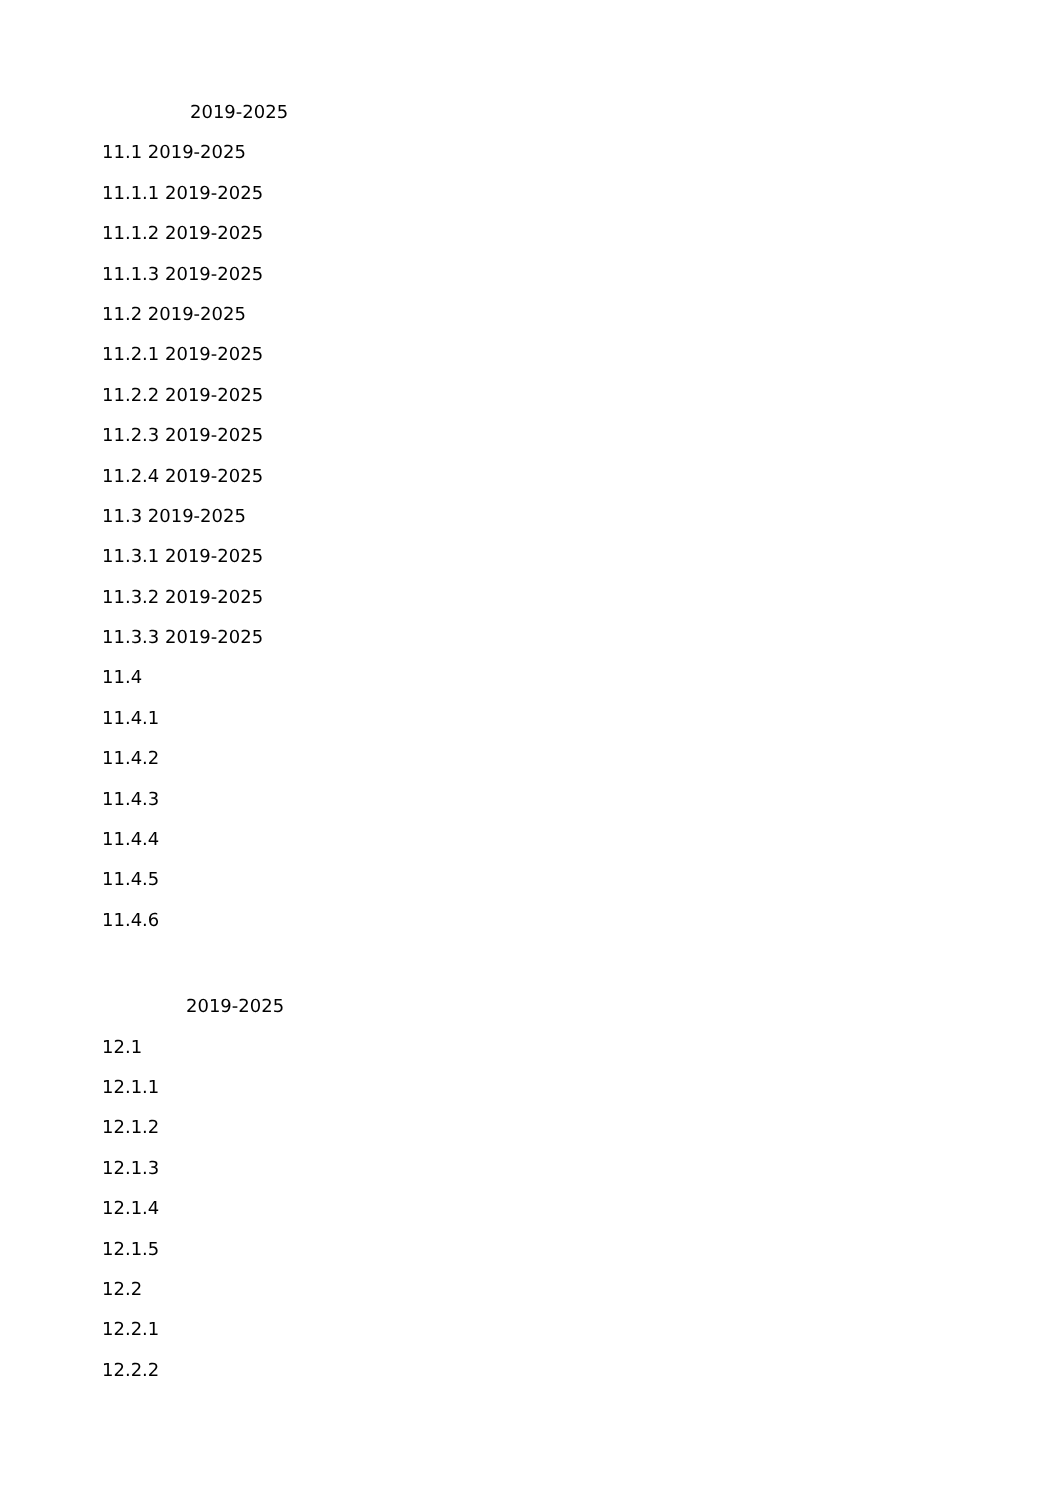2019-2025
11.1 2019-2025
11.1.1 2019-2025
11.1.2 2019-2025
11.1.3 2019-2025
11.2 2019-2025
11.2.1 2019-2025
11.2.2 2019-2025
11.2.3 2019-2025
11.2.4 2019-2025
11.3 2019-2025
11.3.1 2019-2025
11.3.2 2019-2025
11.3.3 2019-2025
11.4
11.4.1
11.4.2
11.4.3
11.4.4
11.4.5
11.4.6
2019-2025
12.1
12.1.1
12.1.2
12.1.3
12.1.4
12.1.5
12.2
12.2.1
12.2.2